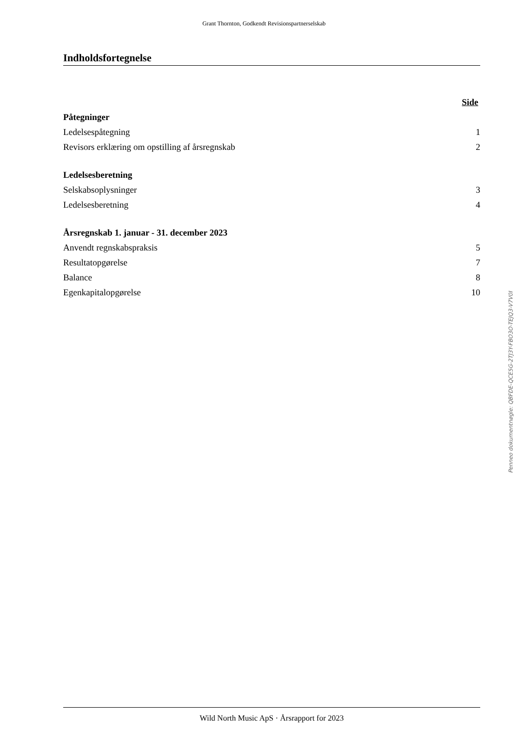Grant Thornton, Godkendt Revisionspartnerselskab
Indholdsfortegnelse
| | Side |
| Påtegninger | |
| Ledelsespåtegning | 1 |
| Revisors erklæring om opstilling af årsregnskab | 2 |
| Ledelsesberetning | |
| Selskabsoplysninger | 3 |
| Ledelsesberetning | 4 |
| Årsregnskab 1. januar - 31. december 2023 | |
| Anvendt regnskabspraksis | 5 |
| Resultatopgørelse | 7 |
| Balance | 8 |
| Egenkapitalopgørelse | 10 |
Penneo dokumentnøgle: QBFDE-QCE5G-2TJ3Y-FBO3O-TEJQ3-V7V0I
Wild North Music ApS · Årsrapport for 2023